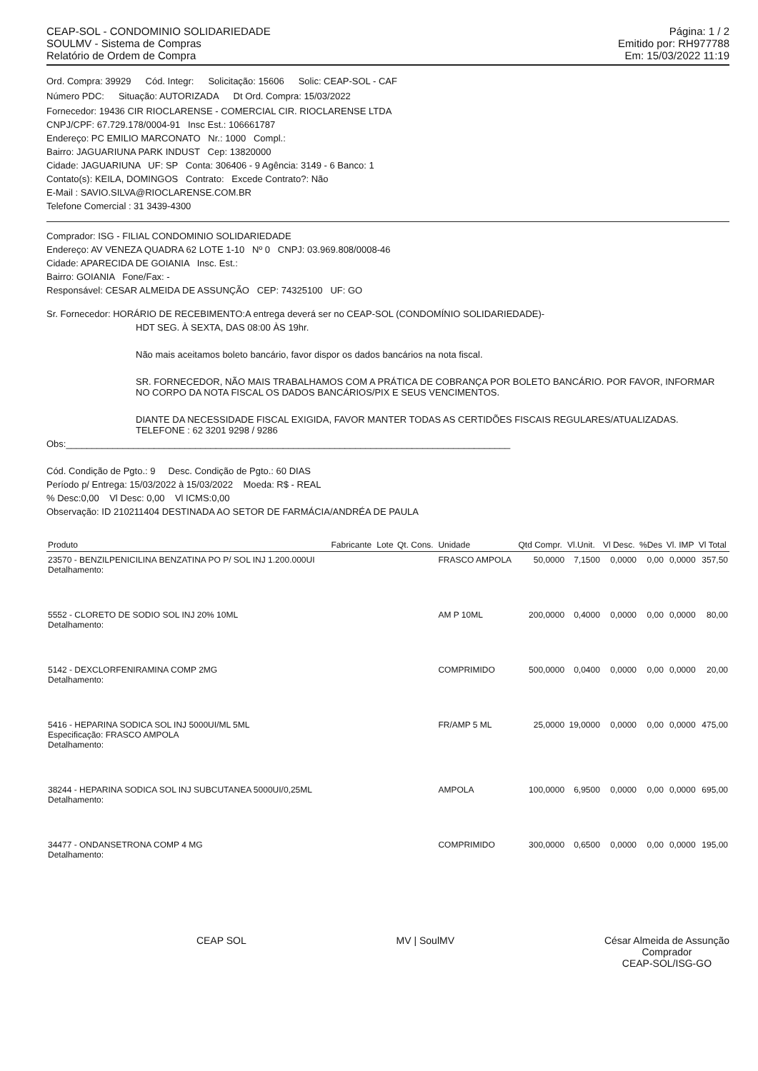CEAP-SOL - CONDOMINIO SOLIDARIEDADE
SOULMV - Sistema de Compras
Relatório de Ordem de Compra
Página: 1 / 2
Emitido por: RH977788
Em: 15/03/2022 11:19
Ord. Compra: 39929 Cód. Integr: Solicitação: 15606 Solic: CEAP-SOL - CAF
Número PDC: Situação: AUTORIZADA Dt Ord. Compra: 15/03/2022
Fornecedor: 19436 CIR RIOCLARENSE - COMERCIAL CIR. RIOCLARENSE LTDA
CNPJ/CPF: 67.729.178/0004-91 Insc Est.: 106661787
Endereço: PC EMILIO MARCONATO Nr.: 1000 Compl.:
Bairro: JAGUARIUNA PARK INDUST Cep: 13820000
Cidade: JAGUARIUNA UF: SP Conta: 306406 - 9 Agência: 3149 - 6 Banco: 1
Contato(s): KEILA, DOMINGOS Contrato: Excede Contrato?: Não
E-Mail : SAVIO.SILVA@RIOCLARENSE.COM.BR
Telefone Comercial : 31 3439-4300
Comprador: ISG - FILIAL CONDOMINIO SOLIDARIEDADE
Endereço: AV VENEZA QUADRA 62 LOTE 1-10 Nº 0 CNPJ: 03.969.808/0008-46
Cidade: APARECIDA DE GOIANIA Insc. Est.:
Bairro: GOIANIA Fone/Fax: -
Responsável: CESAR ALMEIDA DE ASSUNÇÃO CEP: 74325100 UF: GO
Sr. Fornecedor: HORÁRIO DE RECEBIMENTO:A entrega deverá ser no CEAP-SOL (CONDOMÍNIO SOLIDARIEDADE)-
HDT SEG. À SEXTA, DAS 08:00 ÀS 19hr.
Não mais aceitamos boleto bancário, favor dispor os dados bancários na nota fiscal.
SR. FORNECEDOR, NÃO MAIS TRABALHAMOS COM A PRÁTICA DE COBRANÇA POR BOLETO BANCÁRIO. POR FAVOR, INFORMAR NO CORPO DA NOTA FISCAL OS DADOS BANCÁRIOS/PIX E SEUS VENCIMENTOS.
DIANTE DA NECESSIDADE FISCAL EXIGIDA, FAVOR MANTER TODAS AS CERTIDÕES FISCAIS REGULARES/ATUALIZADAS.
TELEFONE : 62 3201 9298 / 9286
Obs:______________________________________________________________________________________
Cód. Condição de Pgto.: 9 Desc. Condição de Pgto.: 60 DIAS
Período p/ Entrega: 15/03/2022 à 15/03/2022 Moeda: R$ - REAL
% Desc:0,00 Vl Desc: 0,00 Vl ICMS:0,00
Observação: ID 210211404 DESTINADA AO SETOR DE FARMÁCIA/ANDRÉA DE PAULA
| Produto | Fabricante | Lote | Qt. Cons. | Unidade | Qtd Compr. | Vl.Unit. | Vl Desc. | %Des | Vl. IMP | Vl Total |
| --- | --- | --- | --- | --- | --- | --- | --- | --- | --- | --- |
| 23570 - BENZILPENICILINA BENZATINA PO P/ SOL INJ 1.200.000UI Detalhamento: | | | | FRASCO AMPOLA | 50,0000 | 7,1500 | 0,0000 | 0,00 | 0,0000 | 357,50 |
| 5552 - CLORETO DE SODIO SOL INJ 20% 10ML Detalhamento: | | | | AM P 10ML | 200,0000 | 0,4000 | 0,0000 | 0,00 | 0,0000 | 80,00 |
| 5142 - DEXCLORFENIRAMINA COMP 2MG Detalhamento: | | | | COMPRIMIDO | 500,0000 | 0,0400 | 0,0000 | 0,00 | 0,0000 | 20,00 |
| 5416 - HEPARINA SODICA SOL INJ 5000UI/ML 5ML Especificação: FRASCO AMPOLA Detalhamento: | | | | FR/AMP 5 ML | 25,0000 | 19,0000 | 0,0000 | 0,00 | 0,0000 | 475,00 |
| 38244 - HEPARINA SODICA SOL INJ SUBCUTANEA 5000UI/0,25ML Detalhamento: | | | | AMPOLA | 100,0000 | 6,9500 | 0,0000 | 0,00 | 0,0000 | 695,00 |
| 34477 - ONDANSETRONA COMP 4 MG Detalhamento: | | | | COMPRIMIDO | 300,0000 | 0,6500 | 0,0000 | 0,00 | 0,0000 | 195,00 |
CEAP SOL MV | SoulMV César Almeida de Assunção
Comprador
CEAP-SOL/ISG-GO